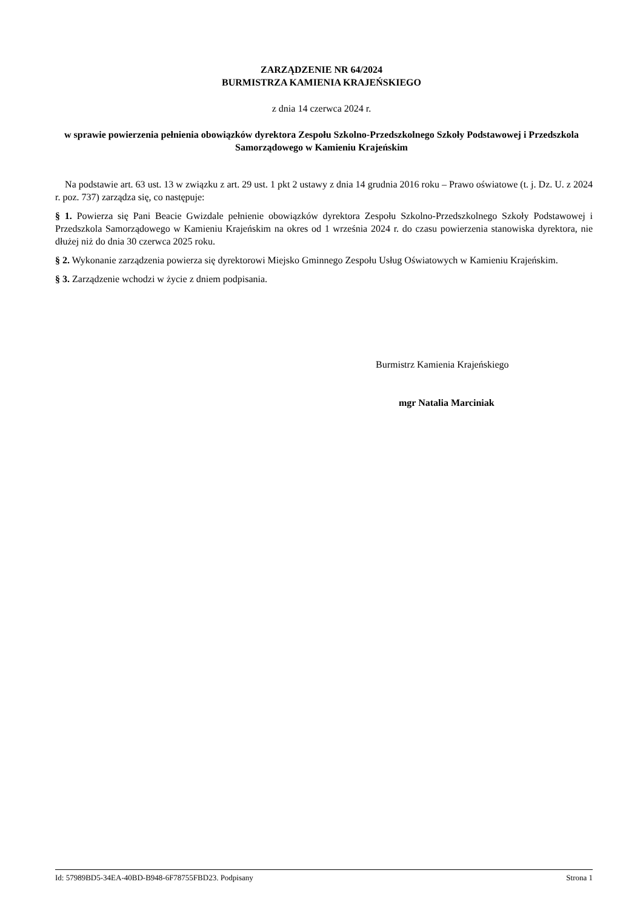ZARZĄDZENIE NR 64/2024
BURMISTRZA KAMIENIA KRAJEŃSKIEGO
z dnia 14 czerwca 2024 r.
w sprawie powierzenia pełnienia obowiązków dyrektora Zespołu Szkolno-Przedszkolnego Szkoły Podstawowej i Przedszkola Samorządowego w Kamieniu Krajeńskim
Na podstawie art. 63 ust. 13 w związku z art. 29 ust. 1 pkt 2 ustawy z dnia 14 grudnia 2016 roku – Prawo oświatowe (t. j. Dz. U. z 2024 r. poz. 737) zarządza się, co następuje:
§ 1. Powierza się Pani Beacie Gwizdale pełnienie obowiązków dyrektora Zespołu Szkolno-Przedszkolnego Szkoły Podstawowej i Przedszkola Samorządowego w Kamieniu Krajeńskim na okres od 1 września 2024 r. do czasu powierzenia stanowiska dyrektora, nie dłużej niż do dnia 30 czerwca 2025 roku.
§ 2. Wykonanie zarządzenia powierza się dyrektorowi Miejsko Gminnego Zespołu Usług Oświatowych w Kamieniu Krajeńskim.
§ 3. Zarządzenie wchodzi w życie z dniem podpisania.
Burmistrz Kamienia Krajeńskiego
mgr Natalia Marciniak
Id: 57989BD5-34EA-40BD-B948-6F78755FBD23. Podpisany Strona 1